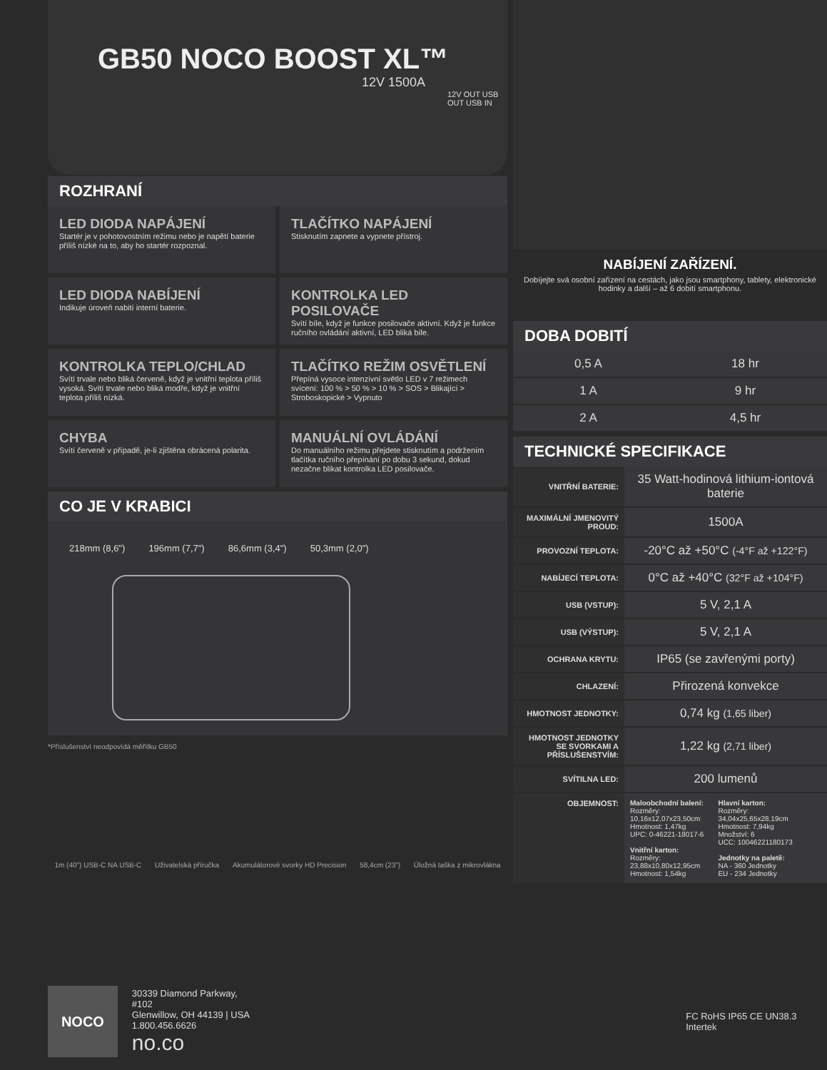GB50 NOCO BOOST XL™
12V 1500A
12V OUT USB OUT USB IN
ROZHRANÍ
LED DIODA NAPÁJENÍ
Startér je v pohotovostním režimu nebo je napětí baterie příliš nízké na to, aby ho startér rozpoznal.
TLAČÍTKO NAPÁJENÍ
Stisknutím zapnete a vypnete přístroj.
LED DIODA NABÍJENÍ
Indikuje úroveň nabití interní baterie.
KONTROLKA LED POSILOVAČE
Svítí bíle, když je funkce posilovače aktivní. Když je funkce ručního ovládání aktivní, LED bliká bíle.
KONTROLKA TEPLO/CHLAD
Svítí trvale nebo bliká červeně, když je vnitřní teplota příliš vysoká. Svítí trvale nebo bliká modře, když je vnitřní teplota příliš nízká.
TLAČÍTKO REŽIM OSVĚTLENÍ
Přepíná vysoce intenzivní světlo LED v 7 režimech svícení: 100 % > 50 % > 10 % > SOS > Blikající > Stroboskopické > Vypnuto
CHYBA
Svítí červeně v případě, je-li zjištěna obrácená polarita.
MANUÁLNÍ OVLÁDÁNÍ
Do manuálního režimu přejdete stisknutím a podržením tlačítka ručního přepínání po dobu 3 sekund, dokud nezačne blikat kontrolka LED posilovače.
CO JE V KRABICI
218mm (8,6") 196mm (7,7") 86,6mm (3,4") 50,3mm (2,0")
*Příslušenství neodpovídá měřítku GB50
1m (40") USB-C NA USB-C Uživatelská příručka Akumulátorové svorky HD Precision 58,4cm (23") Úložná taška z mikrovlákna
NABÍJENÍ ZAŘÍZENÍ.
Dobíjejte svá osobní zařízení na cestách, jako jsou smartphony, tablety, elektronické hodinky a další – až 6 dobití smartphonu.
DOBA DOBITÍ
| 0,5 A | 18 hr |
| 1 A | 9 hr |
| 2 A | 4,5 hr |
TECHNICKÉ SPECIFIKACE
| VNITŘNÍ BATERIE: | 35 Watt-hodinová lithium-iontová baterie |
| MAXIMÁLNÍ JMENOVITÝ PROUD: | 1500A |
| PROVOZNÍ TEPLOTA: | -20°C až +50°C (-4°F až +122°F) |
| NABÍJECÍ TEPLOTA: | 0°C až +40°C (32°F až +104°F) |
| USB (VSTUP): | 5 V, 2,1 A |
| USB (VÝSTUP): | 5 V, 2,1 A |
| OCHRANA KRYTU: | IP65 (se zavřenými porty) |
| CHLAZENÍ: | Přirozená konvekce |
| HMOTNOST JEDNOTKY: | 0,74 kg (1,65 liber) |
| HMOTNOST JEDNOTKY SE SVORKAMI A PŘÍSLUŠENSTVÍM: | 1,22 kg (2,71 liber) |
| SVÍTILNA LED: | 200 lumenů |
| OBJEMNOST: | Maloobchodní balení: Rozměry: 10,16x12,07x23,50cm Hmotnost: 1,47kg UPC: 0-46221-18017-6 Vnitřní karton: Rozměry: 23,88x10,80x12,95cm Hmotnost: 1,54kg Hlavní karton: Rozměry: 34,04x25,65x28,19cm Hmotnost: 7,94kg Množství: 6 UCC: 10046221180173 Jednotky na paletě: NA - 360 Jednotky EU - 234 Jednotky |
NOCO
30339 Diamond Parkway, #102
Glenwillow, OH 44139 | USA
1.800.456.6626
no.co
FC RoHS IP65 CE UN38.3 Intertek